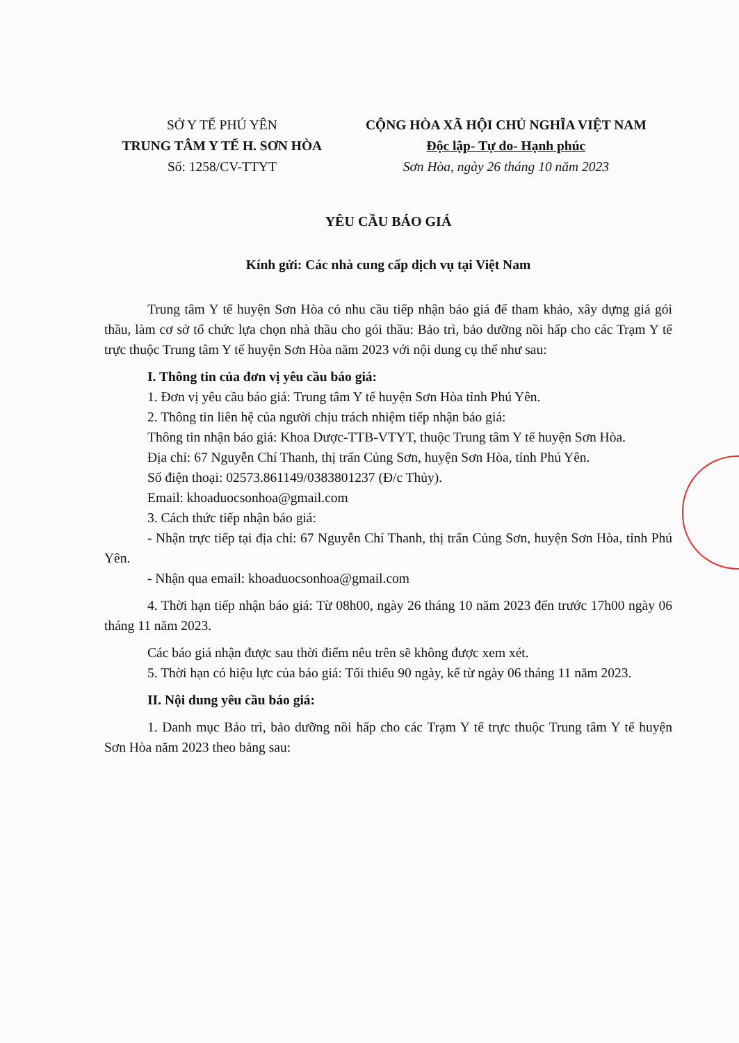SỞ Y TẾ PHÚ YÊN
TRUNG TÂM Y TẾ H. SƠN HÒA
Số: 1258/CV-TTYT
CỘNG HÒA XÃ HỘI CHỦ NGHĨA VIỆT NAM
Độc lập- Tự do- Hạnh phúc
Sơn Hòa, ngày 26 tháng 10 năm 2023
YÊU CẦU BÁO GIÁ
Kính gửi: Các nhà cung cấp dịch vụ tại Việt Nam
Trung tâm Y tế huyện Sơn Hòa có nhu cầu tiếp nhận báo giá để tham khảo, xây dựng giá gói thầu, làm cơ sở tổ chức lựa chọn nhà thầu cho gói thầu: Bảo trì, bảo dưỡng nồi hấp cho các Trạm Y tế trực thuộc Trung tâm Y tế huyện Sơn Hòa năm 2023 với nội dung cụ thể như sau:
I. Thông tin của đơn vị yêu cầu báo giá:
1. Đơn vị yêu cầu báo giá: Trung tâm Y tế huyện Sơn Hòa tỉnh Phú Yên.
2. Thông tin liên hệ của người chịu trách nhiệm tiếp nhận báo giá:
Thông tin nhận báo giá: Khoa Dược-TTB-VTYT, thuộc Trung tâm Y tế huyện Sơn Hòa.
Địa chỉ: 67 Nguyễn Chí Thanh, thị trấn Củng Sơn, huyện Sơn Hòa, tỉnh Phú Yên.
Số điện thoại: 02573.861149/0383801237 (Đ/c Thủy).
Email: khoaduocsonhoa@gmail.com
3. Cách thức tiếp nhận báo giá:
- Nhận trực tiếp tại địa chỉ: 67 Nguyễn Chí Thanh, thị trấn Củng Sơn, huyện Sơn Hòa, tỉnh Phú Yên.
- Nhận qua email: khoaduocsonhoa@gmail.com
4. Thời hạn tiếp nhận báo giá: Từ 08h00, ngày 26 tháng 10 năm 2023 đến trước 17h00 ngày 06 tháng 11 năm 2023.
Các báo giá nhận được sau thời điểm nêu trên sẽ không được xem xét.
5. Thời hạn có hiệu lực của báo giá: Tối thiểu 90 ngày, kể từ ngày 06 tháng 11 năm 2023.
II. Nội dung yêu cầu báo giá:
1. Danh mục Bảo trì, bảo dưỡng nồi hấp cho các Trạm Y tế trực thuộc Trung tâm Y tế huyện Sơn Hòa năm 2023 theo bảng sau: